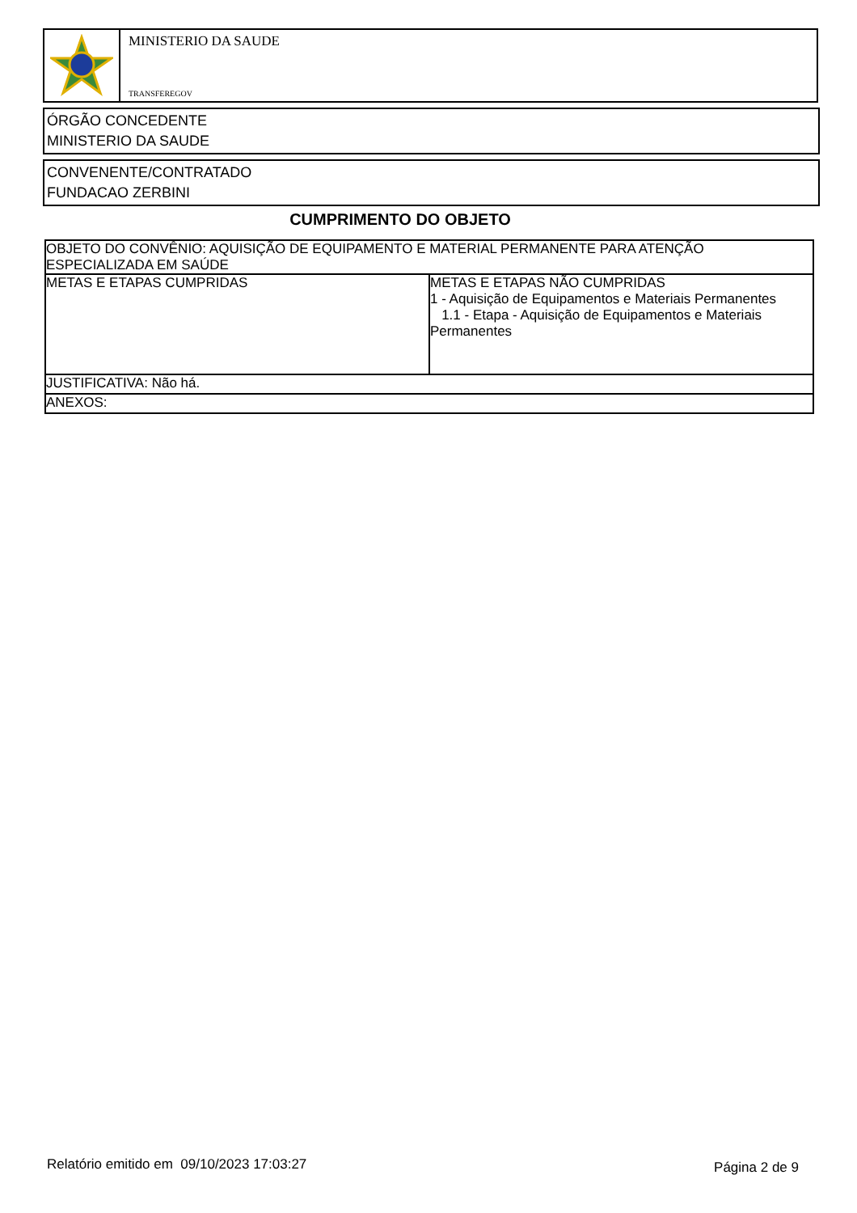MINISTERIO DA SAUDE
TRANSFEREGOV
ÓRGÃO CONCEDENTE
MINISTERIO DA SAUDE
CONVENENTE/CONTRATADO
FUNDACAO ZERBINI
CUMPRIMENTO DO OBJETO
| OBJETO DO CONVÊNIO: AQUISIÇÃO DE EQUIPAMENTO E MATERIAL PERMANENTE PARA ATENÇÃO ESPECIALIZADA EM SAÚDE | |
| METAS E ETAPAS CUMPRIDAS | METAS E ETAPAS NÃO CUMPRIDAS 1 - Aquisição de Equipamentos e Materiais Permanentes 1.1 - Etapa - Aquisição de Equipamentos e Materiais Permanentes |
| JUSTIFICATIVA: Não há. | |
| ANEXOS: | |
Relatório emitido em 09/10/2023 17:03:27
Página 2 de 9